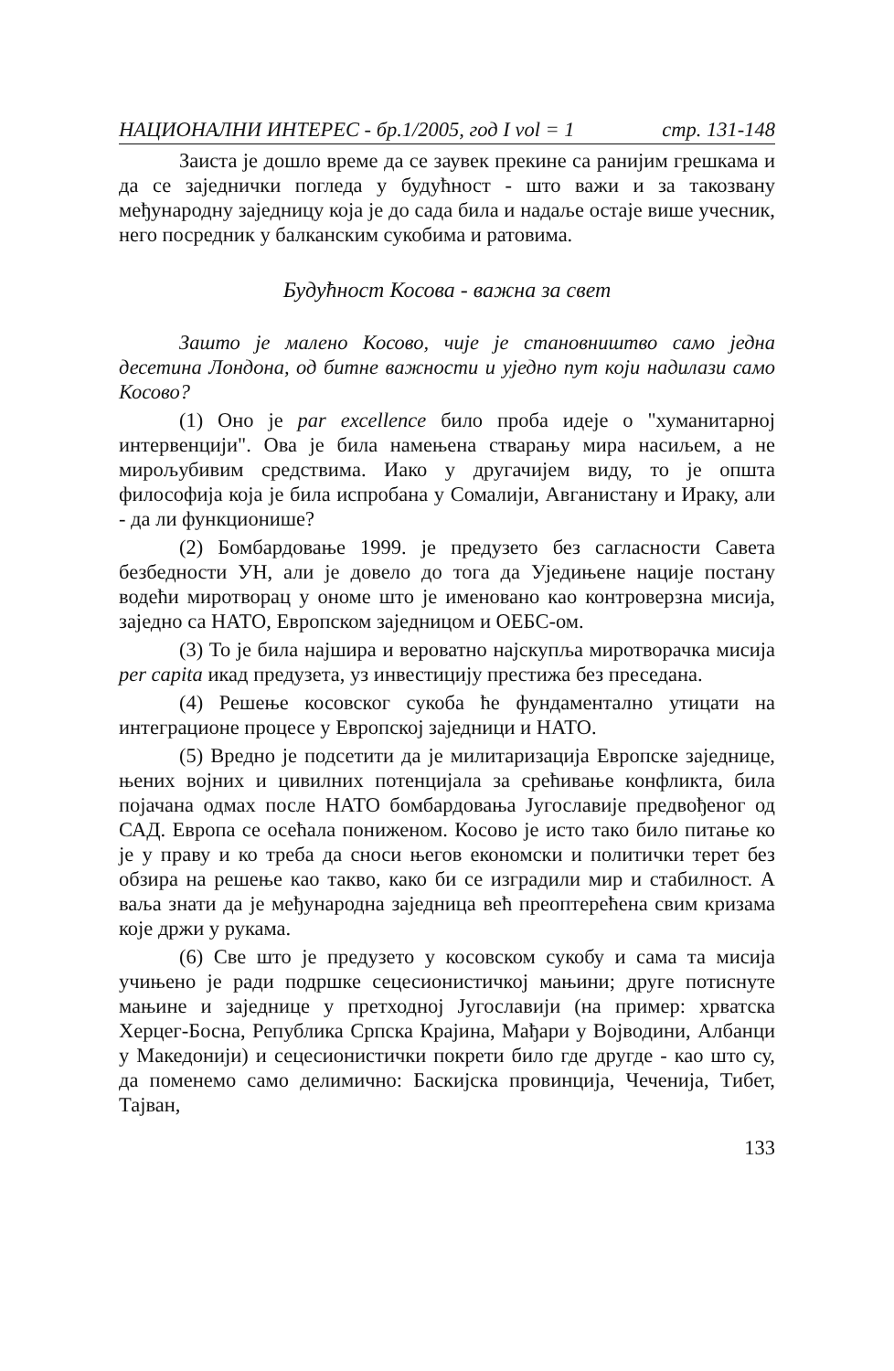НАЦИОНАЛНИ ИНТЕРЕС - бр.1/2005, год I vol = 1 стр. 131-148
Заиста је дошло време да се заувек прекине са ранијим грешкама и да се заједнички погледа у будућност - што важи и за такозвану међународну заједницу која је до сада била и надаље остаје више учесник, него посредник у балканским сукобима и ратовима.
Будућност Косова - важна за свет
Зашто је малено Косово, чије је становништво само једна десетина Лондона, од битне важности и уједно пут који надилази само Косово?
(1) Оно је par excellence било проба идеје о "хуманитарној интервенцији". Ова је била намењена стварању мира насиљем, а не мирољубивим средствима. Иако у другачијем виду, то је општа философија која је била испробана у Сомалији, Авганистану и Ираку, али - да ли функционише?
(2) Бомбардовање 1999. је предузето без сагласности Савета безбедности УН, али је довело до тога да Уједињене нације постану водећи миротворац у ономе што је именовано као контроверзна мисија, заједно са НАТО, Европском заједницом и ОЕБС-ом.
(3) То је била најшира и вероватно најскупља миротворачка мисија per capita икад предузета, уз инвестицију престижа без преседана.
(4) Решење косовског сукоба ће фундаментално утицати на интеграционе процесе у Европској заједници и НАТО.
(5) Вредно је подсетити да је милитаризација Европске заједнице, њених војних и цивилних потенцијала за срећивање конфликта, била појачана одмах после НАТО бомбардовања Југославије предвођеног од САД. Европа се осећала пониженом. Косово је исто тако било питање ко је у праву и ко треба да сноси његов економски и политички терет без обзира на решење као такво, како би се изградили мир и стабилност. А ваља знати да је међународна заједница већ преоптерећена свим кризама које држи у рукама.
(6) Све што је предузето у косовском сукобу и сама та мисија учињено је ради подршке сецесионистичкој мањини; друге потиснуте мањине и заједнице у претходној Југославији (на пример: хрватска Херцег-Босна, Република Српска Крајина, Мађари у Војводини, Албанци у Македонији) и сецесионистички покрети било где другде - као што су, да поменемо само делимично: Баскијска провинција, Чеченија, Тибет, Тајван,
133